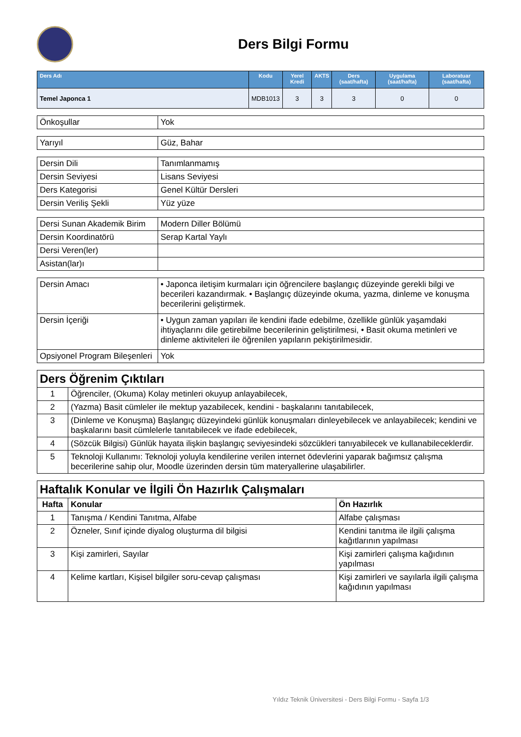Ders Bilgi Formu
| Ders Adı | Kodu | Yerel Kredi | AKTS | Ders (saat/hafta) | Uygulama (saat/hafta) | Laboratuar (saat/hafta) |
| --- | --- | --- | --- | --- | --- | --- |
| Temel Japonca 1 | MDB1013 | 3 | 3 | 3 | 0 | 0 |
| Önkoşullar | Yok |
| Yarıyıl | Güz, Bahar |
| Dersin Dili | Tanımlanmamış |
| Dersin Seviyesi | Lisans Seviyesi |
| Ders Kategorisi | Genel Kültür Dersleri |
| Dersin Veriliş Şekli | Yüz yüze |
| Dersi Sunan Akademik Birim | Modern Diller Bölümü |
| Dersin Koordinatörü | Serap Kartal Yaylı |
| Dersi Veren(ler) | |
| Asistan(lar)ı | |
| Dersin Amacı | • Japonca iletişim kurmaları için öğrencilere başlangıç düzeyinde gerekli bilgi ve becerileri kazandırmak. • Başlangıç düzeyinde okuma, yazma, dinleme ve konuşma becerilerini geliştirmek. |
| Dersin İçeriği | • Uygun zaman yapıları ile kendini ifade edebilme, özellikle günlük yaşamdaki ihtiyaçlarını dile getirebilme becerilerinin geliştirilmesi, • Basit okuma metinleri ve dinleme aktiviteleri ile öğrenilen yapıların pekiştirilmesidir. |
| Opsiyonel Program Bileşenleri | Yok |
| Ders Öğrenim Çıktıları | |
| 1 | Öğrenciler, (Okuma) Kolay metinleri okuyup anlayabilecek, |
| 2 | (Yazma) Basit cümleler ile mektup yazabilecek, kendini - başkalarını tanıtabilecek, |
| 3 | (Dinleme ve Konuşma) Başlangıç düzeyindeki günlük konuşmaları dinleyebilecek ve anlayabilecek; kendini ve başkalarını basit cümlelerle tanıtabilecek ve ifade edebilecek, |
| 4 | (Sözcük Bilgisi) Günlük hayata ilişkin başlangıç seviyesindeki sözcükleri tanıyabilecek ve kullanabileceklerdir. |
| 5 | Teknoloji Kullanımı: Teknoloji yoluyla kendilerine verilen internet ödevlerini yaparak bağımsız çalışma becerilerine sahip olur, Moodle üzerinden dersin tüm materyallerine ulaşabilirler. |
| Haftalık Konular ve İlgili Ön Hazırlık Çalışmaları | | |
| Hafta | Konular | Ön Hazırlık |
| 1 | Tanışma / Kendini Tanıtma, Alfabe | Alfabe çalışması |
| 2 | Özneler, Sınıf içinde diyalog oluşturma dil bilgisi | Kendini tanıtma ile ilgili çalışma kağıtlarının yapılması |
| 3 | Kişi zamirleri, Sayılar | Kişi zamirleri çalışma kağıdının yapılması |
| 4 | Kelime kartları, Kişisel bilgiler soru-cevap çalışması | Kişi zamirleri ve sayılarla ilgili çalışma kağıdının yapılması |
Yıldız Teknik Üniversitesi - Ders Bilgi Formu - Sayfa 1/3